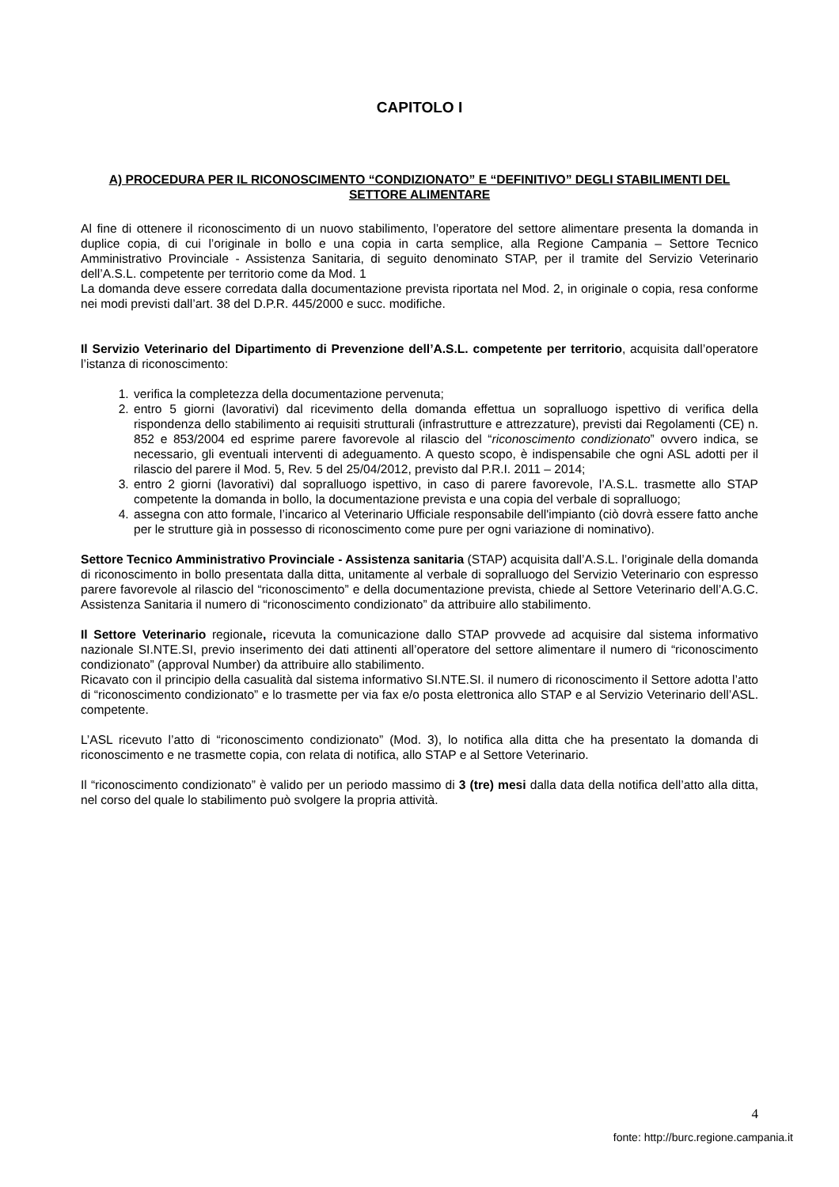CAPITOLO I
A) PROCEDURA PER IL RICONOSCIMENTO “CONDIZIONATO” E “DEFINITIVO” DEGLI STABILIMENTI DEL SETTORE ALIMENTARE
Al fine di ottenere il riconoscimento di un nuovo stabilimento, l’operatore del settore alimentare presenta la domanda in duplice copia, di cui l’originale in bollo e una copia in carta semplice, alla Regione Campania – Settore Tecnico Amministrativo Provinciale - Assistenza Sanitaria, di seguito denominato STAP, per il tramite del Servizio Veterinario dell’A.S.L. competente per territorio come da Mod. 1
La domanda deve essere corredata dalla documentazione prevista riportata nel Mod. 2, in originale o copia, resa conforme nei modi previsti dall’art. 38 del D.P.R. 445/2000 e succ. modifiche.
Il Servizio Veterinario del Dipartimento di Prevenzione dell’A.S.L. competente per territorio, acquisita dall’operatore l’istanza di riconoscimento:
1. verifica la completezza della documentazione pervenuta;
2. entro 5 giorni (lavorativi) dal ricevimento della domanda effettua un sopralluogo ispettivo di verifica della rispondenza dello stabilimento ai requisiti strutturali (infrastrutture e attrezzature), previsti dai Regolamenti (CE) n. 852 e 853/2004 ed esprime parere favorevole al rilascio del “riconoscimento condizionato” ovvero indica, se necessario, gli eventuali interventi di adeguamento. A questo scopo, è indispensabile che ogni ASL adotti per il rilascio del parere il Mod. 5, Rev. 5 del 25/04/2012, previsto dal P.R.I. 2011 – 2014;
3. entro 2 giorni (lavorativi) dal sopralluogo ispettivo, in caso di parere favorevole, l’A.S.L. trasmette allo STAP competente la domanda in bollo, la documentazione prevista e una copia del verbale di sopralluogo;
4. assegna con atto formale, l’incarico al Veterinario Ufficiale responsabile dell'impianto (ciò dovrà essere fatto anche per le strutture già in possesso di riconoscimento come pure per ogni variazione di nominativo).
Settore Tecnico Amministrativo Provinciale - Assistenza sanitaria (STAP) acquisita dall’A.S.L. l’originale della domanda di riconoscimento in bollo presentata dalla ditta, unitamente al verbale di sopralluogo del Servizio Veterinario con espresso parere favorevole al rilascio del “riconoscimento” e della documentazione prevista, chiede al Settore Veterinario dell’A.G.C. Assistenza Sanitaria il numero di “riconoscimento condizionato” da attribuire allo stabilimento.
Il Settore Veterinario regionale, ricevuta la comunicazione dallo STAP provvede ad acquisire dal sistema informativo nazionale SI.NTE.SI, previo inserimento dei dati attinenti all’operatore del settore alimentare il numero di “riconoscimento condizionato” (approval Number) da attribuire allo stabilimento.
Ricavato con il principio della casualità dal sistema informativo SI.NTE.SI. il numero di riconoscimento il Settore adotta l’atto di “riconoscimento condizionato” e lo trasmette per via fax e/o posta elettronica allo STAP e al Servizio Veterinario dell’ASL. competente.
L’ASL ricevuto l’atto di “riconoscimento condizionato” (Mod. 3), lo notifica alla ditta che ha presentato la domanda di riconoscimento e ne trasmette copia, con relata di notifica, allo STAP e al Settore Veterinario.
Il “riconoscimento condizionato” è valido per un periodo massimo di 3 (tre) mesi dalla data della notifica dell’atto alla ditta, nel corso del quale lo stabilimento può svolgere la propria attività.
4
fonte: http://burc.regione.campania.it